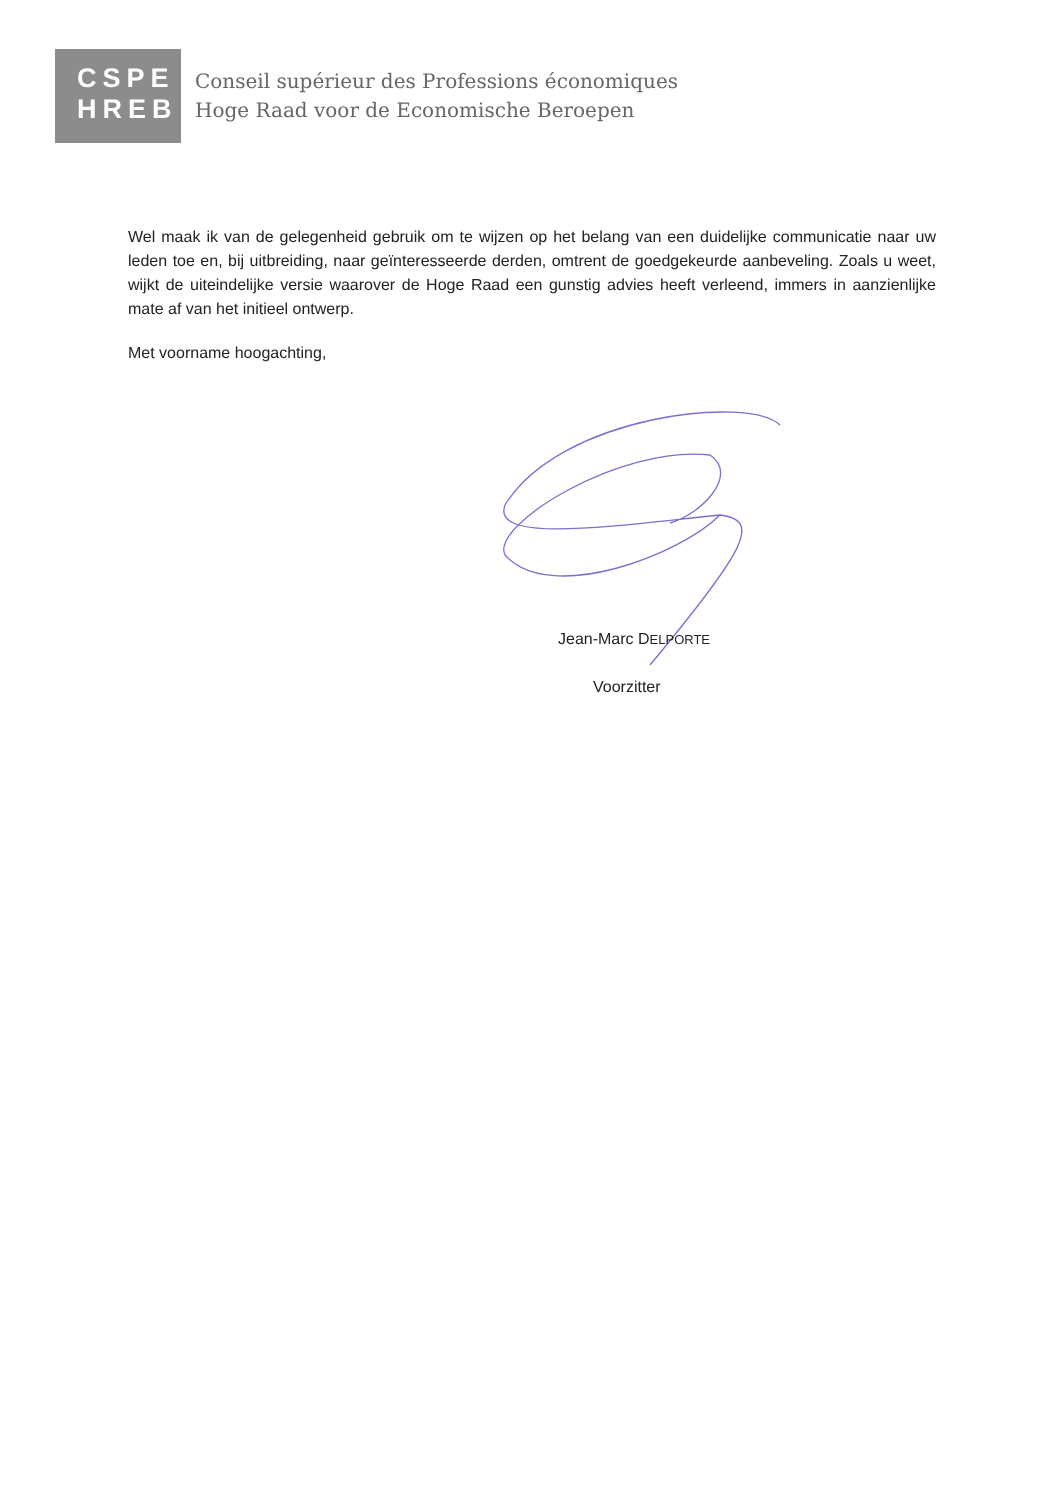CSPE
HREB
Conseil supérieur des Professions économiques
Hoge Raad voor de Economische Beroepen
Wel maak ik van de gelegenheid gebruik om te wijzen op het belang van een duidelijke communicatie naar uw leden toe en, bij uitbreiding, naar geïnteresseerde derden, omtrent de goedgekeurde aanbeveling. Zoals u weet, wijkt de uiteindelijke versie waarover de Hoge Raad een gunstig advies heeft verleend, immers in aanzienlijke mate af van het initieel ontwerp.
Met voorname hoogachting,
Jean-Marc DELPORTE
Voorzitter